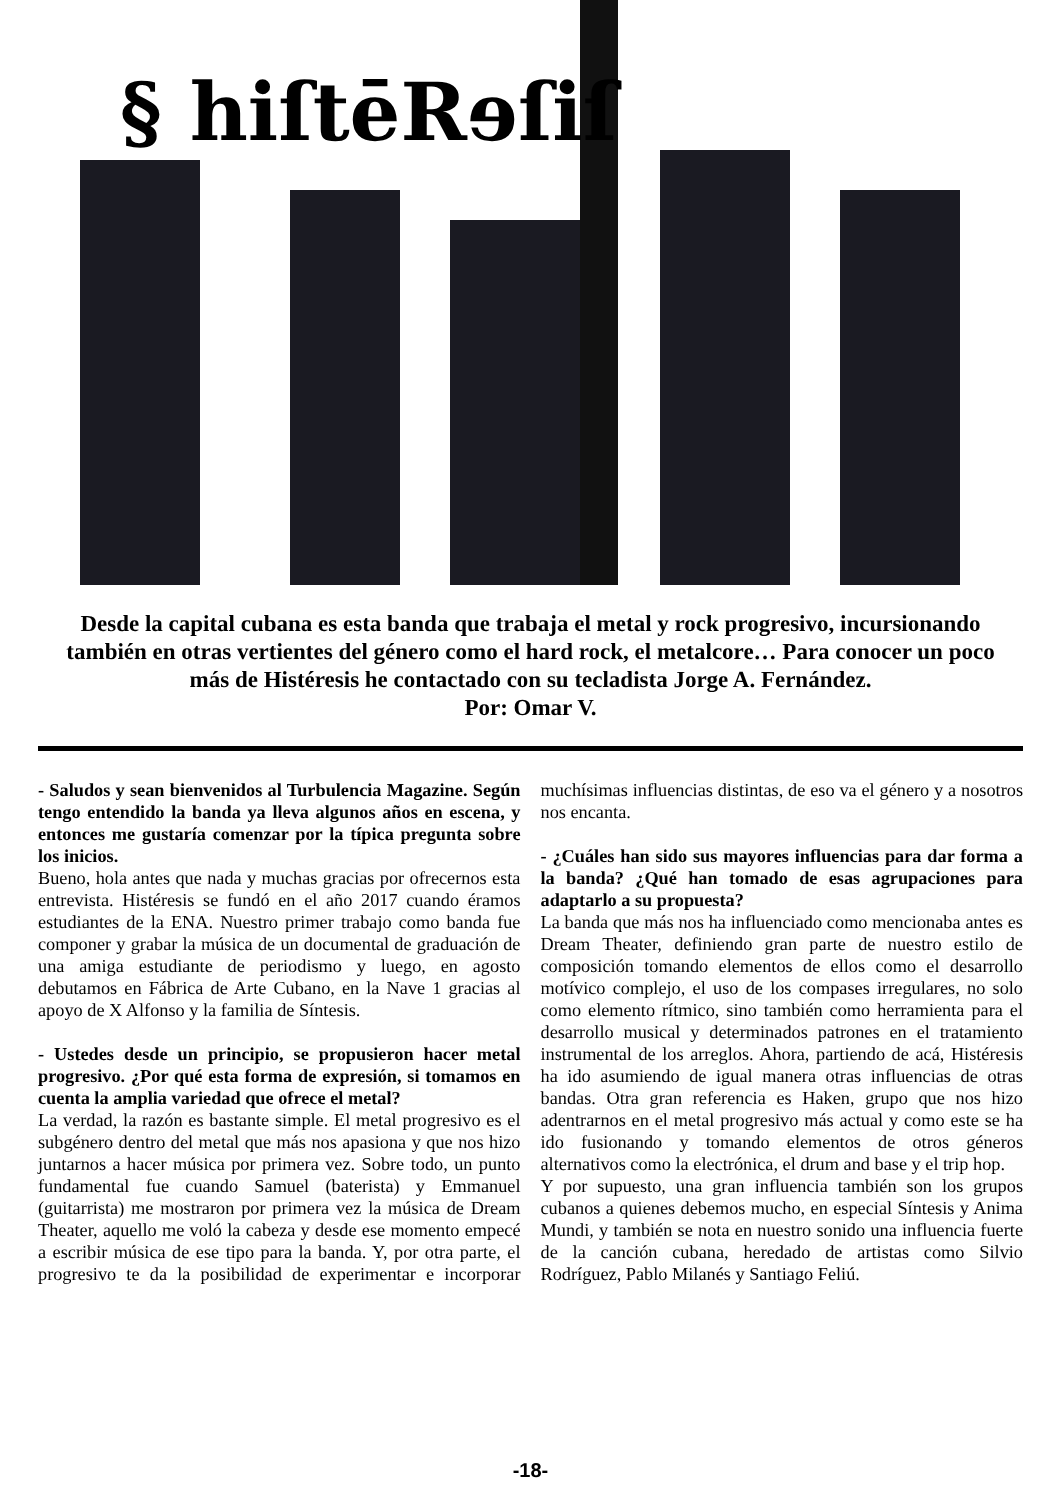§ hiſtēRɘſiſ
Desde la capital cubana es esta banda que trabaja el metal y rock progresivo, incursionando también en otras vertientes del género como el hard rock, el metalcore… Para conocer un poco más de Histéresis he contactado con su tecladista Jorge A. Fernández.
Por: Omar V.
- Saludos y sean bienvenidos al Turbulencia Magazine. Según tengo entendido la banda ya lleva algunos años en escena, y entonces me gustaría comenzar por la típica pregunta sobre los inicios.
Bueno, hola antes que nada y muchas gracias por ofrecernos esta entrevista. Histéresis se fundó en el año 2017 cuando éramos estudiantes de la ENA. Nuestro primer trabajo como banda fue componer y grabar la música de un documental de graduación de una amiga estudiante de periodismo y luego, en agosto debutamos en Fábrica de Arte Cubano, en la Nave 1 gracias al apoyo de X Alfonso y la familia de Síntesis.
- Ustedes desde un principio, se propusieron hacer metal progresivo. ¿Por qué esta forma de expresión, si tomamos en cuenta la amplia variedad que ofrece el metal?
La verdad, la razón es bastante simple. El metal progresivo es el subgénero dentro del metal que más nos apasiona y que nos hizo juntarnos a hacer música por primera vez. Sobre todo, un punto fundamental fue cuando Samuel (baterista) y Emmanuel (guitarrista) me mostraron por primera vez la música de Dream Theater, aquello me voló la cabeza y desde ese momento empecé a escribir música de ese tipo para la banda. Y, por otra parte, el progresivo te da la posibilidad de experimentar e incorporar muchísimas influencias distintas, de eso va el género y a nosotros nos encanta.
- ¿Cuáles han sido sus mayores influencias para dar forma a la banda? ¿Qué han tomado de esas agrupaciones para adaptarlo a su propuesta?
La banda que más nos ha influenciado como mencionaba antes es Dream Theater, definiendo gran parte de nuestro estilo de composición tomando elementos de ellos como el desarrollo motívico complejo, el uso de los compases irregulares, no solo como elemento rítmico, sino también como herramienta para el desarrollo musical y determinados patrones en el tratamiento instrumental de los arreglos. Ahora, partiendo de acá, Histéresis ha ido asumiendo de igual manera otras influencias de otras bandas. Otra gran referencia es Haken, grupo que nos hizo adentrarnos en el metal progresivo más actual y como este se ha ido fusionando y tomando elementos de otros géneros alternativos como la electrónica, el drum and base y el trip hop.
Y por supuesto, una gran influencia también son los grupos cubanos a quienes debemos mucho, en especial Síntesis y Anima Mundi, y también se nota en nuestro sonido una influencia fuerte de la canción cubana, heredado de artistas como Silvio Rodríguez, Pablo Milanés y Santiago Feliú.
-18-